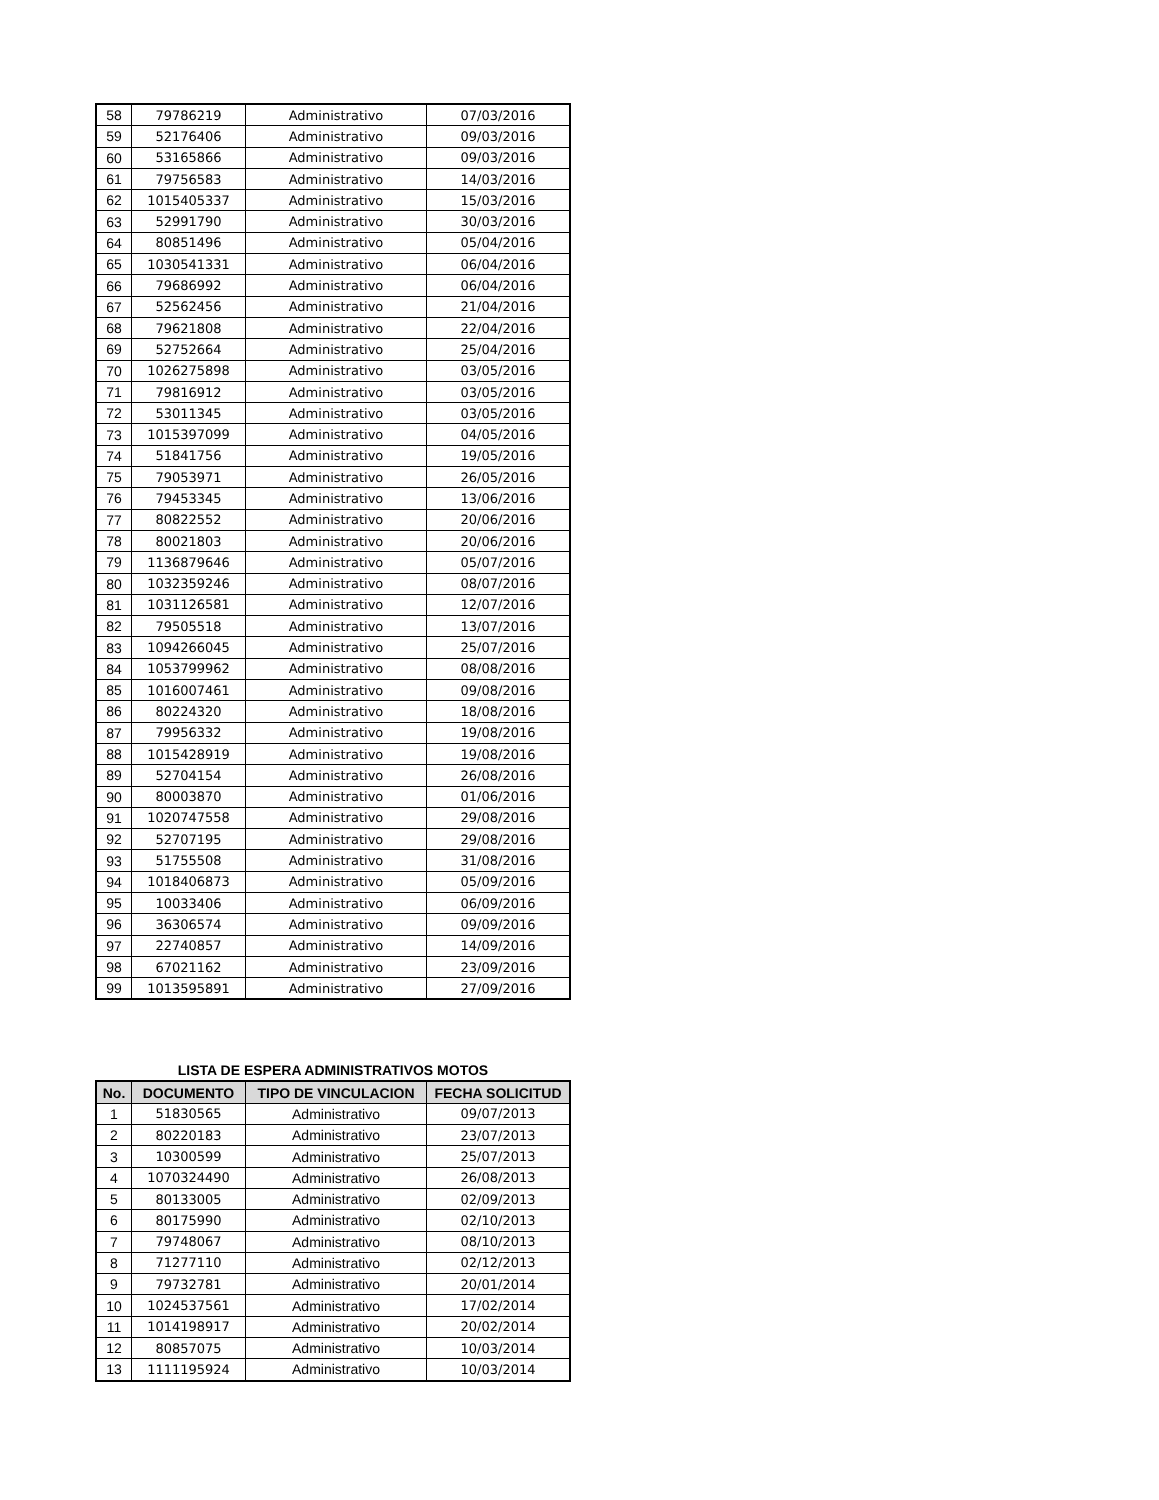| 58 | 79786219 | Administrativo | 07/03/2016 |
| 59 | 52176406 | Administrativo | 09/03/2016 |
| 60 | 53165866 | Administrativo | 09/03/2016 |
| 61 | 79756583 | Administrativo | 14/03/2016 |
| 62 | 1015405337 | Administrativo | 15/03/2016 |
| 63 | 52991790 | Administrativo | 30/03/2016 |
| 64 | 80851496 | Administrativo | 05/04/2016 |
| 65 | 1030541331 | Administrativo | 06/04/2016 |
| 66 | 79686992 | Administrativo | 06/04/2016 |
| 67 | 52562456 | Administrativo | 21/04/2016 |
| 68 | 79621808 | Administrativo | 22/04/2016 |
| 69 | 52752664 | Administrativo | 25/04/2016 |
| 70 | 1026275898 | Administrativo | 03/05/2016 |
| 71 | 79816912 | Administrativo | 03/05/2016 |
| 72 | 53011345 | Administrativo | 03/05/2016 |
| 73 | 1015397099 | Administrativo | 04/05/2016 |
| 74 | 51841756 | Administrativo | 19/05/2016 |
| 75 | 79053971 | Administrativo | 26/05/2016 |
| 76 | 79453345 | Administrativo | 13/06/2016 |
| 77 | 80822552 | Administrativo | 20/06/2016 |
| 78 | 80021803 | Administrativo | 20/06/2016 |
| 79 | 1136879646 | Administrativo | 05/07/2016 |
| 80 | 1032359246 | Administrativo | 08/07/2016 |
| 81 | 1031126581 | Administrativo | 12/07/2016 |
| 82 | 79505518 | Administrativo | 13/07/2016 |
| 83 | 1094266045 | Administrativo | 25/07/2016 |
| 84 | 1053799962 | Administrativo | 08/08/2016 |
| 85 | 1016007461 | Administrativo | 09/08/2016 |
| 86 | 80224320 | Administrativo | 18/08/2016 |
| 87 | 79956332 | Administrativo | 19/08/2016 |
| 88 | 1015428919 | Administrativo | 19/08/2016 |
| 89 | 52704154 | Administrativo | 26/08/2016 |
| 90 | 80003870 | Administrativo | 01/06/2016 |
| 91 | 1020747558 | Administrativo | 29/08/2016 |
| 92 | 52707195 | Administrativo | 29/08/2016 |
| 93 | 51755508 | Administrativo | 31/08/2016 |
| 94 | 1018406873 | Administrativo | 05/09/2016 |
| 95 | 10033406 | Administrativo | 06/09/2016 |
| 96 | 36306574 | Administrativo | 09/09/2016 |
| 97 | 22740857 | Administrativo | 14/09/2016 |
| 98 | 67021162 | Administrativo | 23/09/2016 |
| 99 | 1013595891 | Administrativo | 27/09/2016 |
LISTA DE ESPERA ADMINISTRATIVOS MOTOS
| No. | DOCUMENTO | TIPO DE VINCULACION | FECHA SOLICITUD |
| --- | --- | --- | --- |
| 1 | 51830565 | Administrativo | 09/07/2013 |
| 2 | 80220183 | Administrativo | 23/07/2013 |
| 3 | 10300599 | Administrativo | 25/07/2013 |
| 4 | 1070324490 | Administrativo | 26/08/2013 |
| 5 | 80133005 | Administrativo | 02/09/2013 |
| 6 | 80175990 | Administrativo | 02/10/2013 |
| 7 | 79748067 | Administrativo | 08/10/2013 |
| 8 | 71277110 | Administrativo | 02/12/2013 |
| 9 | 79732781 | Administrativo | 20/01/2014 |
| 10 | 1024537561 | Administrativo | 17/02/2014 |
| 11 | 1014198917 | Administrativo | 20/02/2014 |
| 12 | 80857075 | Administrativo | 10/03/2014 |
| 13 | 1111195924 | Administrativo | 10/03/2014 |